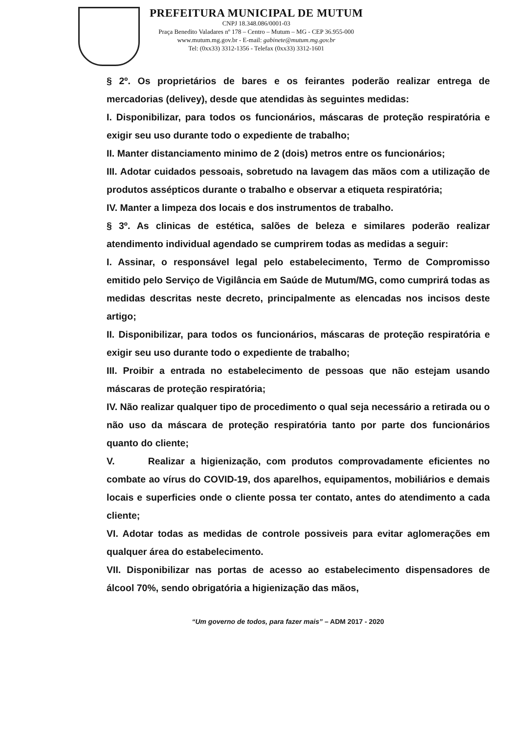PREFEITURA MUNICIPAL DE MUTUM
CNPJ 18.348.086/0001-03
Praça Benedito Valadares nº 178 – Centro – Mutum – MG - CEP 36.955-000
www.mutum.mg.gov.br - E-mail: gabinete@mutum.mg.gov.br
Tel: (0xx33) 3312-1356 - Telefax (0xx33) 3312-1601
§ 2º. Os proprietários de bares e os feirantes poderão realizar entrega de mercadorias (delivey), desde que atendidas às seguintes medidas:
I. Disponibilizar, para todos os funcionários, máscaras de proteção respiratória e exigir seu uso durante todo o expediente de trabalho;
II. Manter distanciamento minimo de 2 (dois) metros entre os funcionários;
III. Adotar cuidados pessoais, sobretudo na lavagem das mãos com a utilização de produtos assépticos durante o trabalho e observar a etiqueta respiratória;
IV. Manter a limpeza dos locais e dos instrumentos de trabalho.
§ 3º. As clinicas de estética, salões de beleza e similares poderão realizar atendimento individual agendado se cumprirem todas as medidas a seguir:
I. Assinar, o responsável legal pelo estabelecimento, Termo de Compromisso emitido pelo Serviço de Vigilância em Saúde de Mutum/MG, como cumprirá todas as medidas descritas neste decreto, principalmente as elencadas nos incisos deste artigo;
II. Disponibilizar, para todos os funcionários, máscaras de proteção respiratória e exigir seu uso durante todo o expediente de trabalho;
III. Proibir a entrada no estabelecimento de pessoas que não estejam usando máscaras de proteção respiratória;
IV. Não realizar qualquer tipo de procedimento o qual seja necessário a retirada ou o não uso da máscara de proteção respiratória tanto por parte dos funcionários quanto do cliente;
V. Realizar a higienização, com produtos comprovadamente eficientes no combate ao vírus do COVID-19, dos aparelhos, equipamentos, mobiliários e demais locais e superficies onde o cliente possa ter contato, antes do atendimento a cada cliente;
VI. Adotar todas as medidas de controle possiveis para evitar aglomerações em qualquer área do estabelecimento.
VII. Disponibilizar nas portas de acesso ao estabelecimento dispensadores de álcool 70%, sendo obrigatória a higienização das mãos,
“Um governo de todos, para fazer mais” – ADM 2017 - 2020